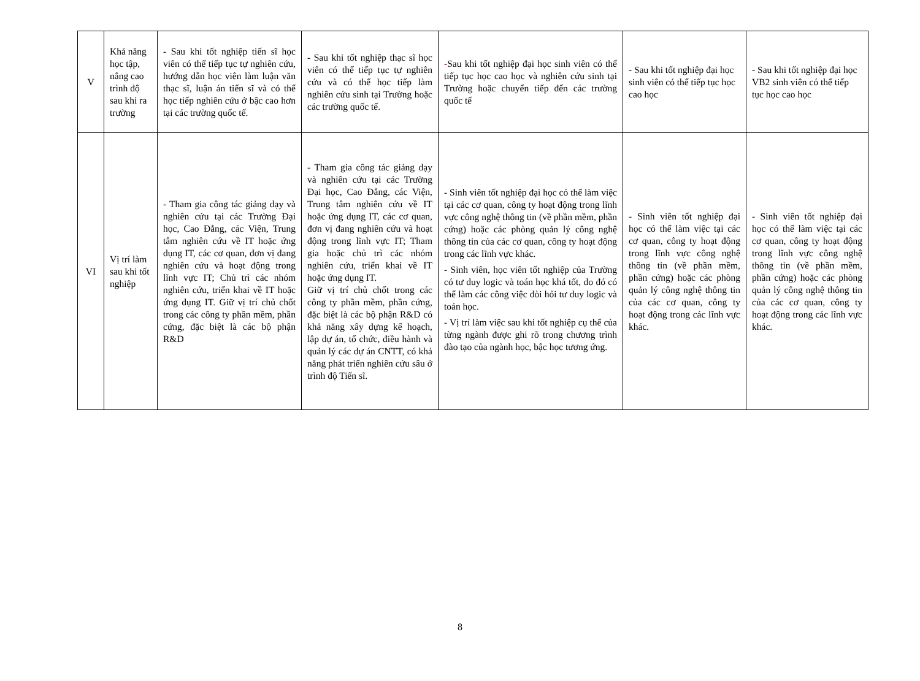| V | Khả năng học tập, nâng cao trình độ sau khi ra trường | - Sau khi tốt nghiệp tiến sĩ học viên có thể tiếp tục tự nghiên cứu, hướng dẫn học viên làm luận văn thạc sĩ, luận án tiến sĩ và có thể học tiếp nghiên cứu ở bậc cao hơn tại các trường quốc tế. | - Sau khi tốt nghiệp thạc sĩ học viên có thể tiếp tục tự nghiên cứu và có thể học tiếp làm nghiên cứu sinh tại Trường hoặc các trường quốc tế. | - Sau khi tốt nghiệp đại học sinh viên có thể tiếp tục học cao học và nghiên cứu sinh tại Trường hoặc chuyển tiếp đến các trường quốc tế | - Sau khi tốt nghiệp đại học sinh viên có thể tiếp tục học cao học | - Sau khi tốt nghiệp đại học VB2 sinh viên có thể tiếp tục học cao học |
| VI | Vị trí làm sau khi tốt nghiệp | - Tham gia công tác giảng dạy và nghiên cứu tại các Trường Đại học, Cao Đẳng, các Viện, Trung tâm nghiên cứu về IT hoặc ứng dụng IT, các cơ quan, đơn vị đang nghiên cứu và hoạt động trong lĩnh vực IT; Chủ trì các nhóm nghiên cứu, triển khai về IT hoặc ứng dụng IT. Giữ vị trí chủ chốt trong các công ty phần mềm, phần cứng, đặc biệt là các bộ phận R&D | - Tham gia công tác giảng dạy và nghiên cứu tại các Trường Đại học, Cao Đẳng, các Viện, Trung tâm nghiên cứu về IT hoặc ứng dụng IT, các cơ quan, đơn vị đang nghiên cứu và hoạt động trong lĩnh vực IT; Tham gia hoặc chủ trì các nhóm nghiên cứu, triển khai về IT hoặc ứng dụng IT. Giữ vị trí chủ chốt trong các công ty phần mềm, phần cứng, đặc biệt là các bộ phận R&D có khả năng xây dựng kế hoạch, lập dự án, tổ chức, điều hành và quản lý các dự án CNTT, có khả năng phát triển nghiên cứu sâu ở trình độ Tiến sĩ. | - Sinh viên tốt nghiệp đại học có thể làm việc tại các cơ quan, công ty hoạt động trong lĩnh vực công nghệ thông tin (về phần mềm, phần cứng) hoặc các phòng quản lý công nghệ thông tin của các cơ quan, công ty hoạt động trong các lĩnh vực khác. - Sinh viên, học viên tốt nghiệp của Trường có tư duy logic và toán học khá tốt, do đó có thể làm các công việc đòi hỏi tư duy logic và toán học. - Vị trí làm việc sau khi tốt nghiệp cụ thể của từng ngành được ghi rõ trong chương trình đào tạo của ngành học, bậc học tương ứng. | - Sinh viên tốt nghiệp đại học có thể làm việc tại các cơ quan, công ty hoạt động trong lĩnh vực công nghệ thông tin (về phần mềm, phần cứng) hoặc các phòng quản lý công nghệ thông tin của các cơ quan, công ty hoạt động trong các lĩnh vực khác. | - Sinh viên tốt nghiệp đại học có thể làm việc tại các cơ quan, công ty hoạt động trong lĩnh vực công nghệ thông tin (về phần mềm, phần cứng) hoặc các phòng quản lý công nghệ thông tin của các cơ quan, công ty hoạt động trong các lĩnh vực khác. |
8